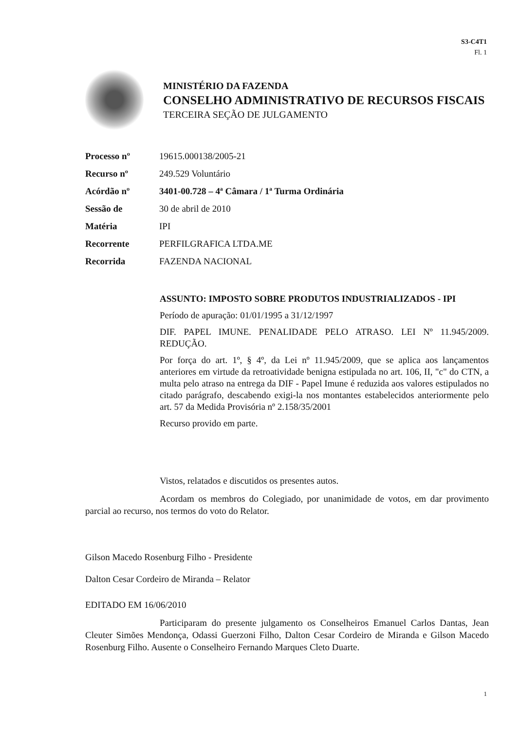S3-C4T1
Fl. 1
MINISTÉRIO DA FAZENDA
CONSELHO ADMINISTRATIVO DE RECURSOS FISCAIS
TERCEIRA SEÇÃO DE JULGAMENTO
| Processo nº | 19615.000138/2005-21 |
| Recurso nº | 249.529 Voluntário |
| Acórdão nº | 3401-00.728 – 4ª Câmara / 1ª Turma Ordinária |
| Sessão de | 30 de abril de 2010 |
| Matéria | IPI |
| Recorrente | PERFILGRAFICA LTDA.ME |
| Recorrida | FAZENDA NACIONAL |
ASSUNTO: IMPOSTO SOBRE PRODUTOS INDUSTRIALIZADOS - IPI
Período de apuração: 01/01/1995 a 31/12/1997
DIF. PAPEL IMUNE. PENALIDADE PELO ATRASO. LEI Nº 11.945/2009. REDUÇÃO.
Por força do art. 1º, § 4º, da Lei nº 11.945/2009, que se aplica aos lançamentos anteriores em virtude da retroatividade benigna estipulada no art. 106, II, "c" do CTN, a multa pelo atraso na entrega da DIF - Papel Imune é reduzida aos valores estipulados no citado parágrafo, descabendo exigi-la nos montantes estabelecidos anteriormente pelo art. 57 da Medida Provisória nº 2.158/35/2001
Recurso provido em parte.
Vistos, relatados e discutidos os presentes autos.
Acordam os membros do Colegiado, por unanimidade de votos, em dar provimento parcial ao recurso, nos termos do voto do Relator.
Gilson Macedo Rosenburg Filho - Presidente
Dalton Cesar Cordeiro de Miranda – Relator
EDITADO EM 16/06/2010
Participaram do presente julgamento os Conselheiros Emanuel Carlos Dantas, Jean Cleuter Simões Mendonça, Odassi Guerzoni Filho, Dalton Cesar Cordeiro de Miranda e Gilson Macedo Rosenburg Filho. Ausente o Conselheiro Fernando Marques Cleto Duarte.
1